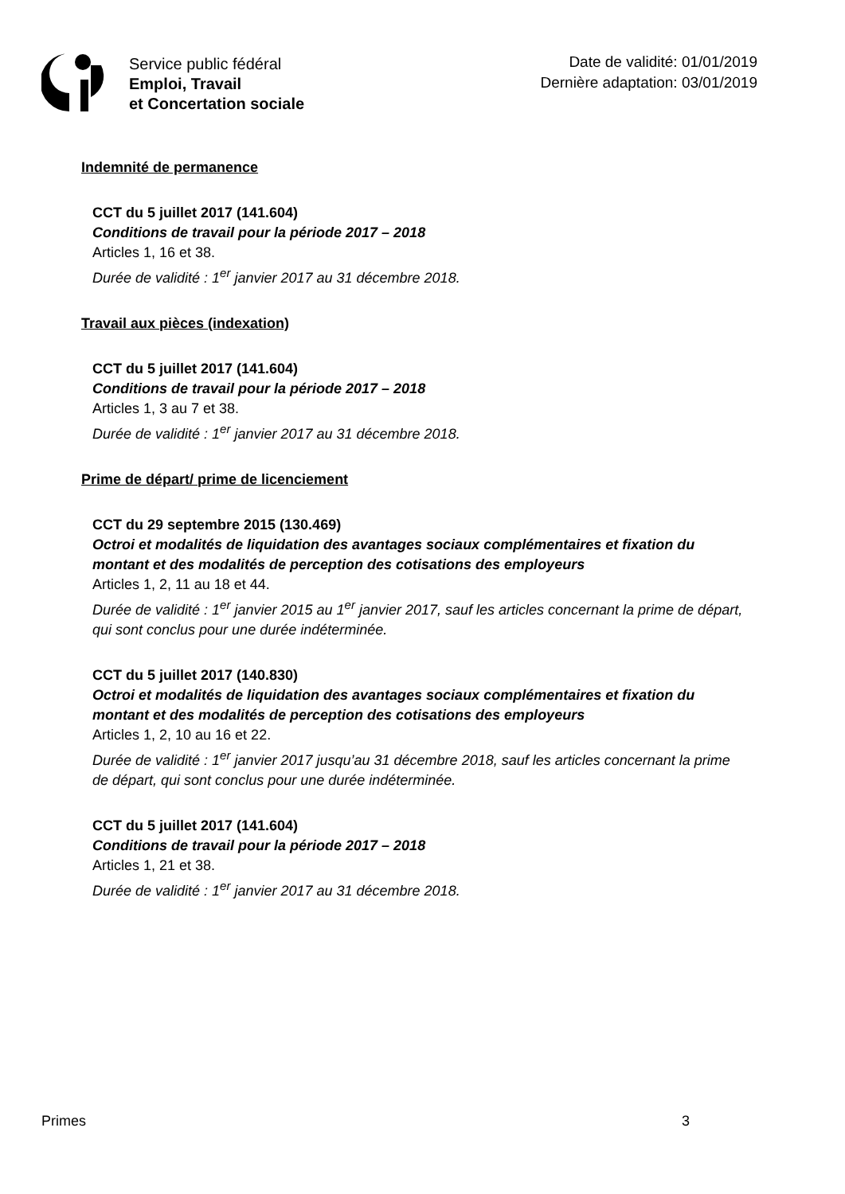Service public fédéral
Emploi, Travail
et Concertation sociale
Date de validité: 01/01/2019
Dernière adaptation: 03/01/2019
Indemnité de permanence
CCT du 5 juillet 2017 (141.604)
Conditions de travail pour la période 2017 – 2018
Articles 1, 16 et 38.
Durée de validité : 1<sup>er</sup> janvier 2017 au 31 décembre 2018.
Travail aux pièces (indexation)
CCT du 5 juillet 2017 (141.604)
Conditions de travail pour la période 2017 – 2018
Articles 1, 3 au 7 et 38.
Durée de validité : 1<sup>er</sup> janvier 2017 au 31 décembre 2018.
Prime de départ/ prime de licenciement
CCT du 29 septembre 2015 (130.469)
Octroi et modalités de liquidation des avantages sociaux complémentaires et fixation du montant et des modalités de perception des cotisations des employeurs
Articles 1, 2, 11 au 18 et 44.
Durée de validité : 1<sup>er</sup> janvier 2015 au 1<sup>er</sup> janvier 2017, sauf les articles concernant la prime de départ, qui sont conclus pour une durée indéterminée.
CCT du 5 juillet 2017 (140.830)
Octroi et modalités de liquidation des avantages sociaux complémentaires et fixation du montant et des modalités de perception des cotisations des employeurs
Articles 1, 2, 10 au 16 et 22.
Durée de validité : 1<sup>er</sup> janvier 2017 jusqu’au 31 décembre 2018, sauf les articles concernant la prime de départ, qui sont conclus pour une durée indéterminée.
CCT du 5 juillet 2017 (141.604)
Conditions de travail pour la période 2017 – 2018
Articles 1, 21 et 38.
Durée de validité : 1<sup>er</sup> janvier 2017 au 31 décembre 2018.
Primes 3